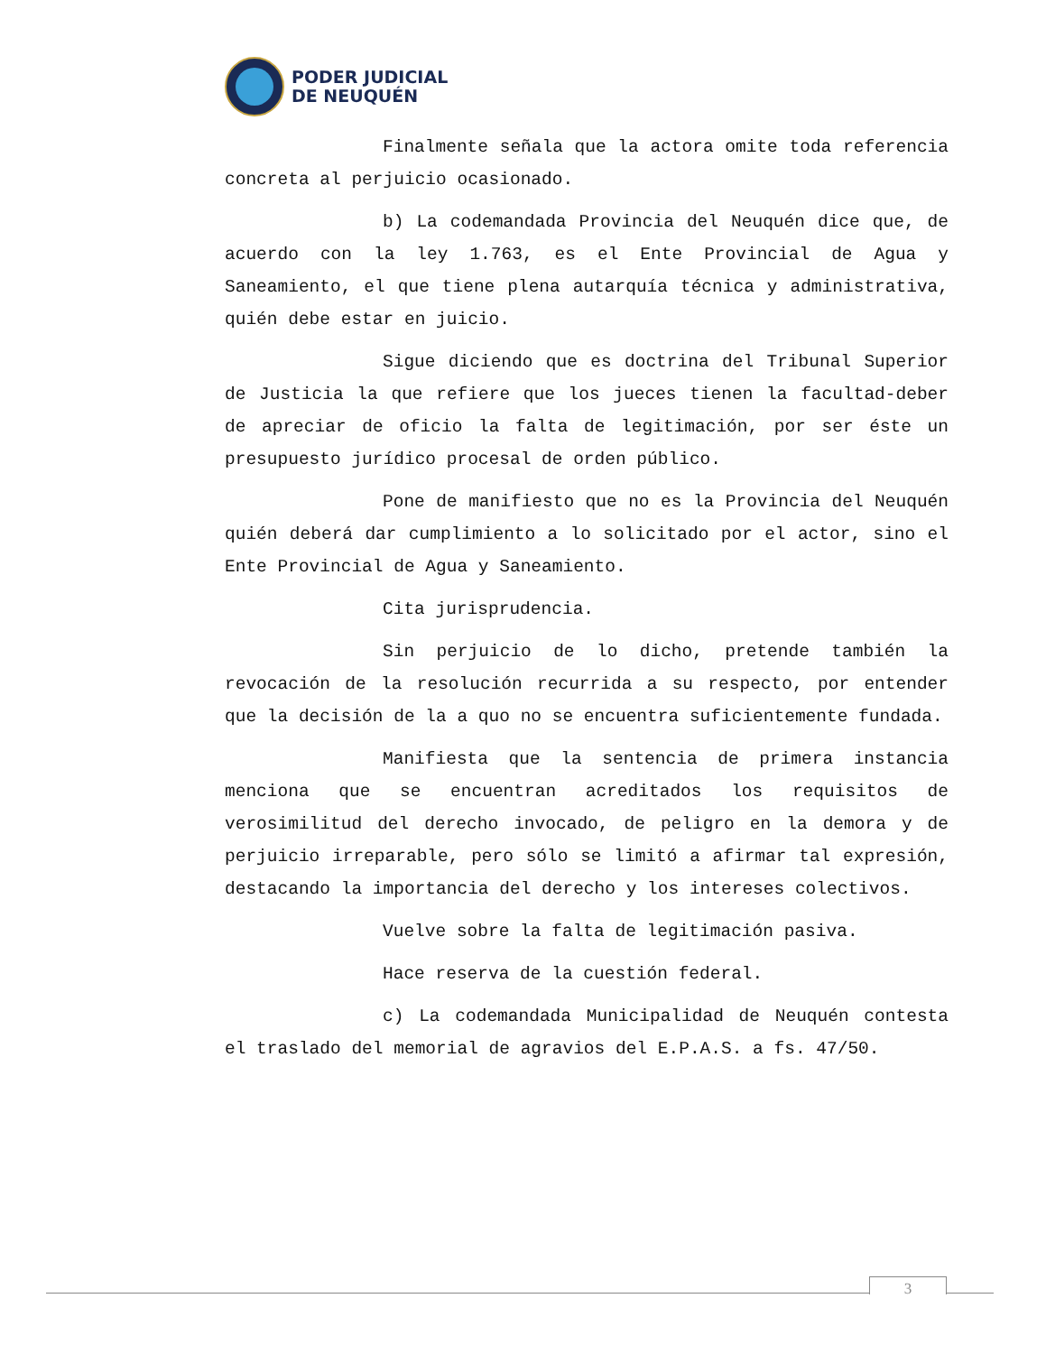PODER JUDICIAL
DE NEUQUÉN
Finalmente señala que la actora omite toda referencia concreta al perjuicio ocasionado.
b) La codemandada Provincia del Neuquén dice que, de acuerdo con la ley 1.763, es el Ente Provincial de Agua y Saneamiento, el que tiene plena autarquía técnica y administrativa, quién debe estar en juicio.
Sigue diciendo que es doctrina del Tribunal Superior de Justicia la que refiere que los jueces tienen la facultad-deber de apreciar de oficio la falta de legitimación, por ser éste un presupuesto jurídico procesal de orden público.
Pone de manifiesto que no es la Provincia del Neuquén quién deberá dar cumplimiento a lo solicitado por el actor, sino el Ente Provincial de Agua y Saneamiento.
Cita jurisprudencia.
Sin perjuicio de lo dicho, pretende también la revocación de la resolución recurrida a su respecto, por entender que la decisión de la a quo no se encuentra suficientemente fundada.
Manifiesta que la sentencia de primera instancia menciona que se encuentran acreditados los requisitos de verosimilitud del derecho invocado, de peligro en la demora y de perjuicio irreparable, pero sólo se limitó a afirmar tal expresión, destacando la importancia del derecho y los intereses colectivos.
Vuelve sobre la falta de legitimación pasiva.
Hace reserva de la cuestión federal.
c) La codemandada Municipalidad de Neuquén contesta el traslado del memorial de agravios del E.P.A.S. a fs. 47/50.
3